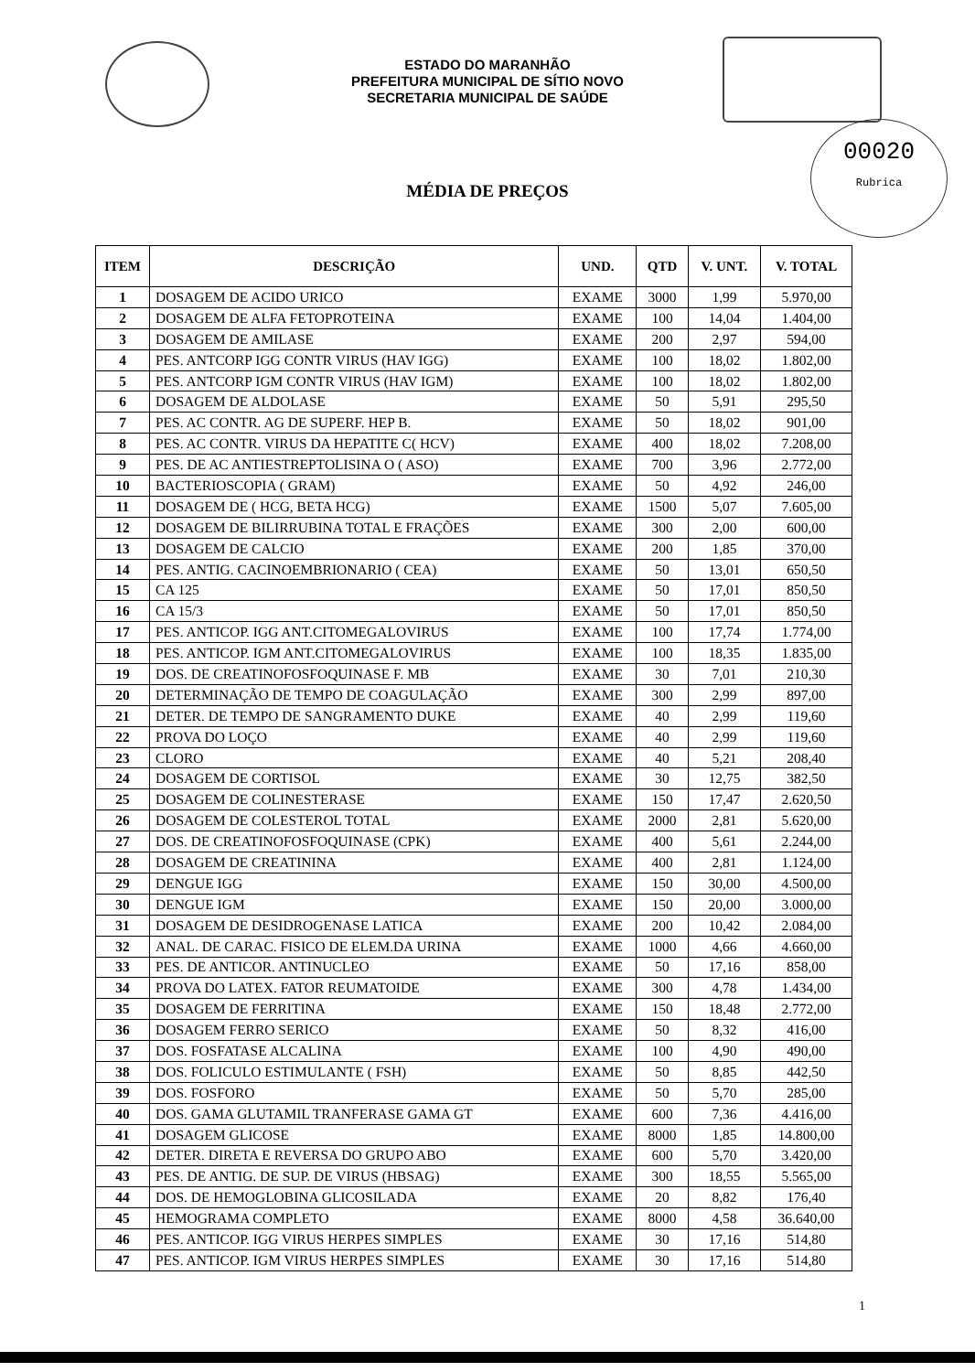00020
Rubrica
ESTADO DO MARANHÃO
PREFEITURA MUNICIPAL DE SÍTIO NOVO
SECRETARIA MUNICIPAL DE SAÚDE
MÉDIA DE PREÇOS
| ITEM | DESCRIÇÃO | UND. | QTD | V. UNT. | V. TOTAL |
| --- | --- | --- | --- | --- | --- |
| 1 | DOSAGEM DE ACIDO URICO | EXAME | 3000 | 1,99 | 5.970,00 |
| 2 | DOSAGEM DE ALFA FETOPROTEINA | EXAME | 100 | 14,04 | 1.404,00 |
| 3 | DOSAGEM DE AMILASE | EXAME | 200 | 2,97 | 594,00 |
| 4 | PES. ANTCORP IGG CONTR VIRUS (HAV IGG) | EXAME | 100 | 18,02 | 1.802,00 |
| 5 | PES. ANTCORP IGM CONTR VIRUS (HAV IGM) | EXAME | 100 | 18,02 | 1.802,00 |
| 6 | DOSAGEM DE ALDOLASE | EXAME | 50 | 5,91 | 295,50 |
| 7 | PES. AC CONTR. AG DE SUPERF. HEP B. | EXAME | 50 | 18,02 | 901,00 |
| 8 | PES. AC CONTR. VIRUS DA HEPATITE C( HCV) | EXAME | 400 | 18,02 | 7.208,00 |
| 9 | PES. DE AC ANTIESTREPTOLISINA O ( ASO) | EXAME | 700 | 3,96 | 2.772,00 |
| 10 | BACTERIOSCOPIA ( GRAM) | EXAME | 50 | 4,92 | 246,00 |
| 11 | DOSAGEM DE ( HCG, BETA HCG) | EXAME | 1500 | 5,07 | 7.605,00 |
| 12 | DOSAGEM DE BILIRRUBINA TOTAL E FRAÇÕES | EXAME | 300 | 2,00 | 600,00 |
| 13 | DOSAGEM DE CALCIO | EXAME | 200 | 1,85 | 370,00 |
| 14 | PES. ANTIG. CACINOEMBRIONARIO ( CEA) | EXAME | 50 | 13,01 | 650,50 |
| 15 | CA 125 | EXAME | 50 | 17,01 | 850,50 |
| 16 | CA 15/3 | EXAME | 50 | 17,01 | 850,50 |
| 17 | PES. ANTICOP. IGG ANT.CITOMEGALOVIRUS | EXAME | 100 | 17,74 | 1.774,00 |
| 18 | PES. ANTICOP. IGM ANT.CITOMEGALOVIRUS | EXAME | 100 | 18,35 | 1.835,00 |
| 19 | DOS. DE CREATINOFOSFOQUINASE F. MB | EXAME | 30 | 7,01 | 210,30 |
| 20 | DETERMINAÇÃO DE TEMPO DE COAGULAÇÃO | EXAME | 300 | 2,99 | 897,00 |
| 21 | DETER. DE TEMPO DE SANGRAMENTO DUKE | EXAME | 40 | 2,99 | 119,60 |
| 22 | PROVA DO LOÇO | EXAME | 40 | 2,99 | 119,60 |
| 23 | CLORO | EXAME | 40 | 5,21 | 208,40 |
| 24 | DOSAGEM DE CORTISOL | EXAME | 30 | 12,75 | 382,50 |
| 25 | DOSAGEM DE COLINESTERASE | EXAME | 150 | 17,47 | 2.620,50 |
| 26 | DOSAGEM DE COLESTEROL TOTAL | EXAME | 2000 | 2,81 | 5.620,00 |
| 27 | DOS. DE CREATINOFOSFOQUINASE (CPK) | EXAME | 400 | 5,61 | 2.244,00 |
| 28 | DOSAGEM DE CREATININA | EXAME | 400 | 2,81 | 1.124,00 |
| 29 | DENGUE IGG | EXAME | 150 | 30,00 | 4.500,00 |
| 30 | DENGUE IGM | EXAME | 150 | 20,00 | 3.000,00 |
| 31 | DOSAGEM DE DESIDROGENASE LATICA | EXAME | 200 | 10,42 | 2.084,00 |
| 32 | ANAL. DE CARAC. FISICO DE ELEM.DA URINA | EXAME | 1000 | 4,66 | 4.660,00 |
| 33 | PES. DE ANTICOR. ANTINUCLEO | EXAME | 50 | 17,16 | 858,00 |
| 34 | PROVA DO LATEX. FATOR REUMATOIDE | EXAME | 300 | 4,78 | 1.434,00 |
| 35 | DOSAGEM DE FERRITINA | EXAME | 150 | 18,48 | 2.772,00 |
| 36 | DOSAGEM FERRO SERICO | EXAME | 50 | 8,32 | 416,00 |
| 37 | DOS. FOSFATASE ALCALINA | EXAME | 100 | 4,90 | 490,00 |
| 38 | DOS. FOLICULO ESTIMULANTE ( FSH) | EXAME | 50 | 8,85 | 442,50 |
| 39 | DOS. FOSFORO | EXAME | 50 | 5,70 | 285,00 |
| 40 | DOS. GAMA GLUTAMIL TRANFERASE GAMA GT | EXAME | 600 | 7,36 | 4.416,00 |
| 41 | DOSAGEM GLICOSE | EXAME | 8000 | 1,85 | 14.800,00 |
| 42 | DETER. DIRETA E REVERSA DO GRUPO ABO | EXAME | 600 | 5,70 | 3.420,00 |
| 43 | PES. DE ANTIG. DE SUP. DE VIRUS (HBSAG) | EXAME | 300 | 18,55 | 5.565,00 |
| 44 | DOS. DE HEMOGLOBINA GLICOSILADA | EXAME | 20 | 8,82 | 176,40 |
| 45 | HEMOGRAMA COMPLETO | EXAME | 8000 | 4,58 | 36.640,00 |
| 46 | PES. ANTICOP. IGG VIRUS HERPES SIMPLES | EXAME | 30 | 17,16 | 514,80 |
| 47 | PES. ANTICOP. IGM VIRUS HERPES SIMPLES | EXAME | 30 | 17,16 | 514,80 |
1